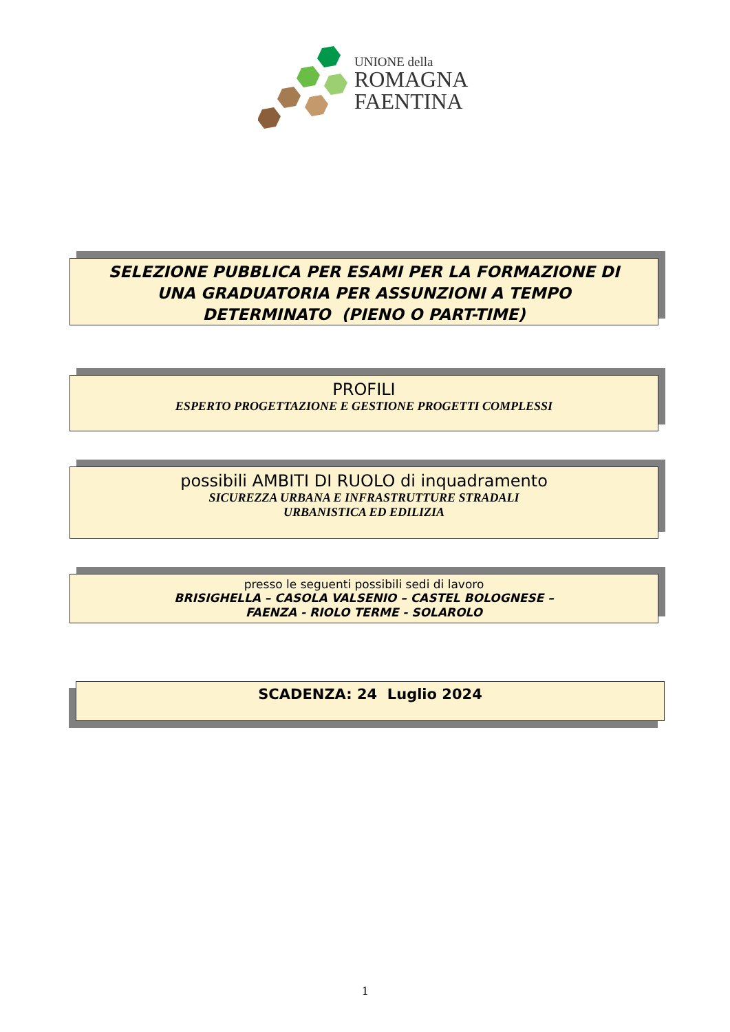UNIONE della
ROMAGNA
FAENTINA
SELEZIONE PUBBLICA PER ESAMI PER LA FORMAZIONE DI
UNA GRADUATORIA PER ASSUNZIONI A TEMPO
DETERMINATO (PIENO O PART-TIME)
PROFILI
ESPERTO PROGETTAZIONE E GESTIONE PROGETTI COMPLESSI
possibili AMBITI DI RUOLO di inquadramento
SICUREZZA URBANA E INFRASTRUTTURE STRADALI
URBANISTICA ED EDILIZIA
presso le seguenti possibili sedi di lavoro
BRISIGHELLA – CASOLA VALSENIO – CASTEL BOLOGNESE –
FAENZA - RIOLO TERME - SOLAROLO
SCADENZA: 24 Luglio 2024
1